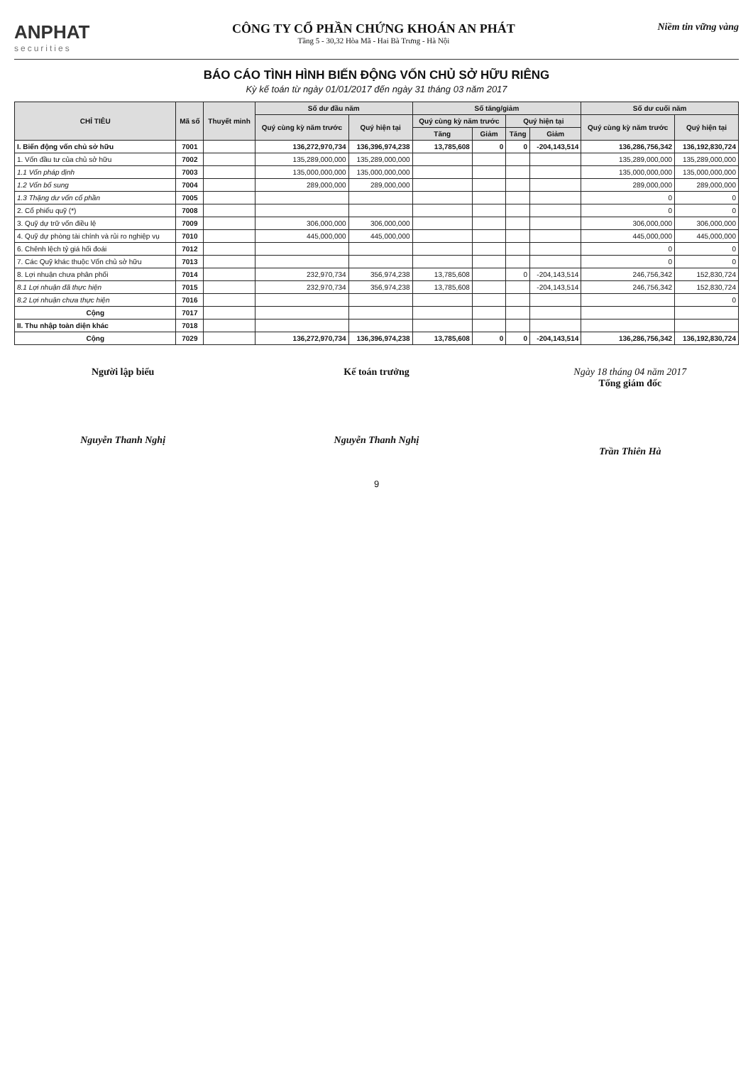ANPHAT
securities
CÔNG TY CỔ PHẦN CHỨNG KHOÁN AN PHÁT
Tầng 5 - 30,32 Hòa Mã - Hai Bà Trưng - Hà Nội
Niềm tin vững vàng
BÁO CÁO TÌNH HÌNH BIẾN ĐỘNG VỐN CHỦ SỞ HỮU RIÊNG
Kỳ kế toán từ ngày 01/01/2017 đến ngày 31 tháng 03 năm 2017
| CHỈ TIÊU | Mã số | Thuyết minh | Số dư đầu năm | | Số tăng/giảm | | | | Số dư cuối năm | |
| --- | --- | --- | --- | --- | --- | --- | --- | --- | --- | --- |
| | | | Quý cùng kỳ năm trước | Quý hiện tại | Quý cùng kỳ năm trước | | Quý hiện tại | | Quý cùng kỳ năm trước | Quý hiện tại |
| | | | | | Tăng | Giảm | Tăng | Giảm | | |
| I. Biến động vốn chủ sở hữu | 7001 | | 136,272,970,734 | 136,396,974,238 | 13,785,608 | 0 | 0 | -204,143,514 | 136,286,756,342 | 136,192,830,724 |
| 1. Vốn đầu tư của chủ sở hữu | 7002 | | 135,289,000,000 | 135,289,000,000 | | | | | 135,289,000,000 | 135,289,000,000 |
| 1.1 Vốn pháp định | 7003 | | 135,000,000,000 | 135,000,000,000 | | | | | 135,000,000,000 | 135,000,000,000 |
| 1.2 Vốn bổ sung | 7004 | | 289,000,000 | 289,000,000 | | | | | 289,000,000 | 289,000,000 |
| 1.3 Thặng dư vốn cổ phần | 7005 | | | | | | | | 0 | 0 |
| 2. Cổ phiếu quỹ (*) | 7008 | | | | | | | | 0 | 0 |
| 3. Quỹ dự trữ vốn điều lệ | 7009 | | 306,000,000 | 306,000,000 | | | | | 306,000,000 | 306,000,000 |
| 4. Quỹ dự phòng tài chính và rủi ro nghiệp vụ | 7010 | | 445,000,000 | 445,000,000 | | | | | 445,000,000 | 445,000,000 |
| 6. Chênh lệch tỷ giá hối đoái | 7012 | | | | | | | | 0 | 0 |
| 7. Các Quỹ khác thuộc Vốn chủ sở hữu | 7013 | | | | | | | | 0 | 0 |
| 8. Lợi nhuận chưa phân phối | 7014 | | 232,970,734 | 356,974,238 | 13,785,608 | | 0 | -204,143,514 | 246,756,342 | 152,830,724 |
| 8.1 Lợi nhuận đã thực hiện | 7015 | | 232,970,734 | 356,974,238 | 13,785,608 | | | -204,143,514 | 246,756,342 | 152,830,724 |
| 8.2 Lợi nhuận chưa thực hiện | 7016 | | | | | | | | | 0 |
| Cộng | 7017 | | | | | | | | | |
| II. Thu nhập toàn diện khác | 7018 | | | | | | | | | |
| Cộng | 7029 | | 136,272,970,734 | 136,396,974,238 | 13,785,608 | 0 | 0 | -204,143,514 | 136,286,756,342 | 136,192,830,724 |
Người lập biểu
Nguyễn Thanh Nghị
Kế toán trưởng
Nguyễn Thanh Nghị
Ngày 18 tháng 04 năm 2017
Tổng giám đốc
Trần Thiên Hà
9